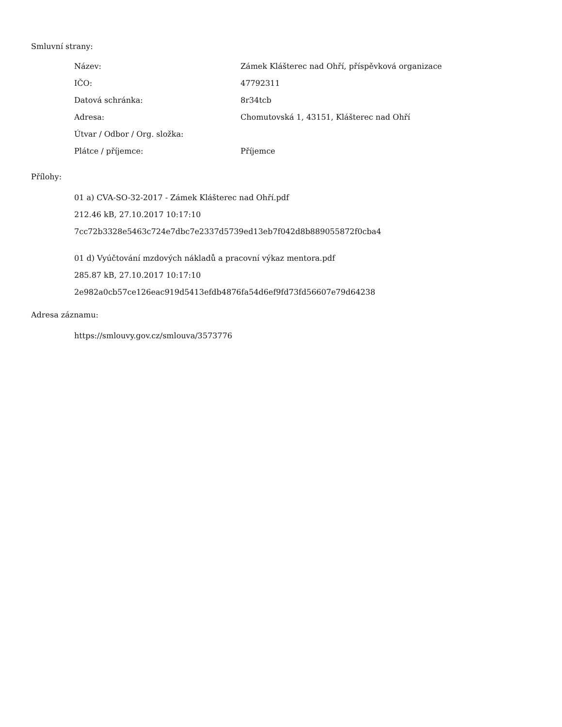Smluvní strany:
| Název: | Zámek Klášterec nad Ohří, příspěvková organizace |
| IČO: | 47792311 |
| Datová schránka: | 8r34tcb |
| Adresa: | Chomutovská 1, 43151, Klášterec nad Ohří |
| Útvar / Odbor / Org. složka: | |
| Plátce / příjemce: | Příjemce |
Přílohy:
01 a) CVA-SO-32-2017 - Zámek Klášterec nad Ohří.pdf
212.46 kB, 27.10.2017 10:17:10
7cc72b3328e5463c724e7dbc7e2337d5739ed13eb7f042d8b889055872f0cba4
01 d) Vyúčtování mzdových nákladů a pracovní výkaz mentora.pdf
285.87 kB, 27.10.2017 10:17:10
2e982a0cb57ce126eac919d5413efdb4876fa54d6ef9fd73fd56607e79d64238
Adresa záznamu:
https://smlouvy.gov.cz/smlouva/3573776